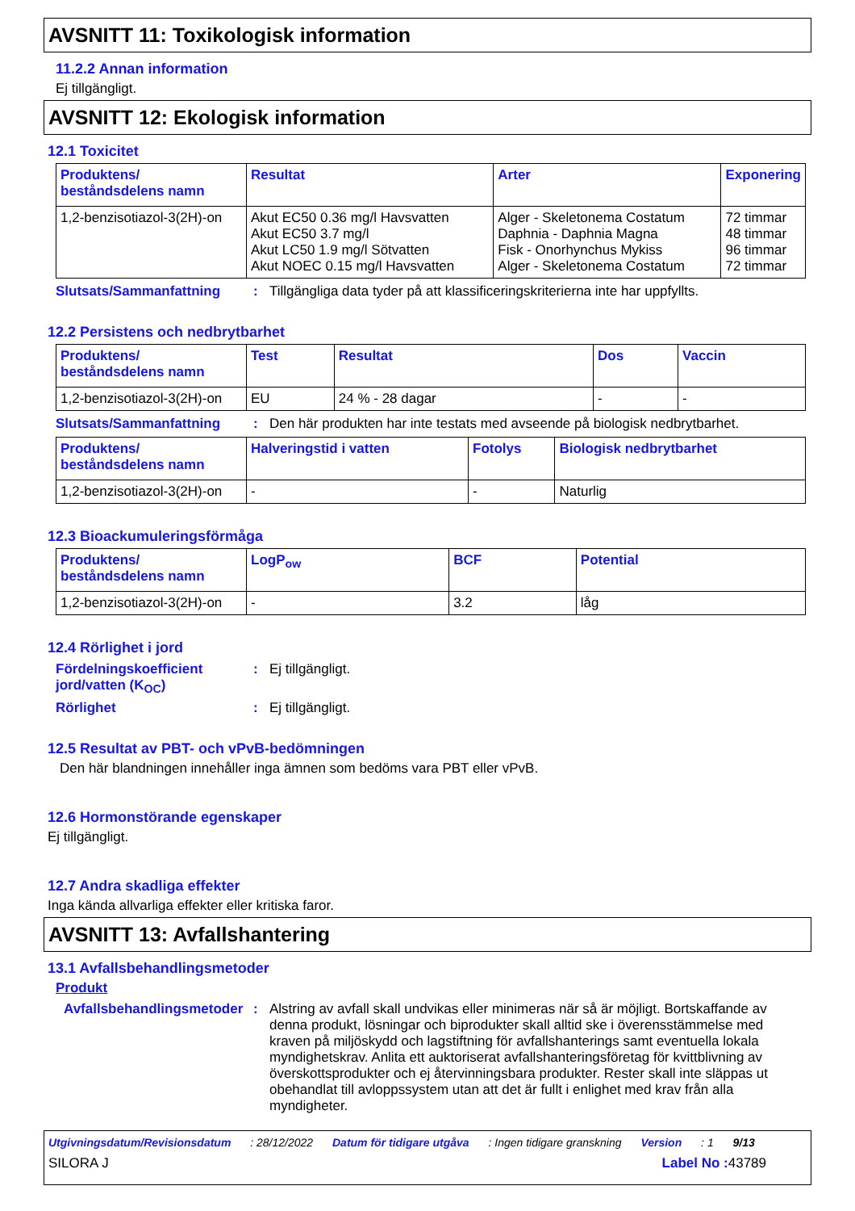AVSNITT 11: Toxikologisk information
11.2.2 Annan information
Ej tillgängligt.
AVSNITT 12: Ekologisk information
12.1 Toxicitet
| Produktens/ beståndsdelens namn | Resultat | Arter | Exponering |
| --- | --- | --- | --- |
| 1,2-benzisotiazol-3(2H)-on | Akut EC50 0.36 mg/l Havsvatten Akut EC50 3.7 mg/l Akut LC50 1.9 mg/l Sötvatten Akut NOEC 0.15 mg/l Havsvatten | Alger - Skeletonema Costatum Daphnia - Daphnia Magna Fisk - Onorhynchus Mykiss Alger - Skeletonema Costatum | 72 timmar 48 timmar 96 timmar 72 timmar |
Slutsats/Sammanfattning: Tillgängliga data tyder på att klassificeringskriterierna inte har uppfyllts.
12.2 Persistens och nedbrytbarhet
| Produktens/ beståndsdelens namn | Test | Resultat | Dos | Vaccin |
| --- | --- | --- | --- | --- |
| 1,2-benzisotiazol-3(2H)-on | EU | 24 % - 28 dagar | - | - |
Slutsats/Sammanfattning: Den här produkten har inte testats med avseende på biologisk nedbrytbarhet.
| Produktens/ beståndsdelens namn | Halveringstid i vatten | Fotolys | Biologisk nedbrytbarhet |
| --- | --- | --- | --- |
| 1,2-benzisotiazol-3(2H)-on | - | - | Naturlig |
12.3 Bioackumuleringsförmåga
| Produktens/ beståndsdelens namn | LogP<sub>ow</sub> | BCF | Potential |
| --- | --- | --- | --- |
| 1,2-benzisotiazol-3(2H)-on | - | 3.2 | låg |
12.4 Rörlighet i jord
Fördelningskoefficient jord/vatten (K<sub>OC</sub>): Ej tillgängligt.
Rörlighet: Ej tillgängligt.
12.5 Resultat av PBT- och vPvB-bedömningen
Den här blandningen innehåller inga ämnen som bedöms vara PBT eller vPvB.
12.6 Hormonstörande egenskaper
Ej tillgängligt.
12.7 Andra skadliga effekter
Inga kända allvarliga effekter eller kritiska faror.
AVSNITT 13: Avfallshantering
13.1 Avfallsbehandlingsmetoder
Produkt
Avfallsbehandlingsmetoder: Alstring av avfall skall undvikas eller minimeras när så är möjligt. Bortskaffande av denna produkt, lösningar och biprodukter skall alltid ske i överensstämmelse med kraven på miljöskydd och lagstiftning för avfallshanterings samt eventuella lokala myndighetskrav. Anlita ett auktoriserat avfallshanteringsföretag för kvittblivning av överskottsprodukter och ej återvinningsbara produkter. Rester skall inte släppas ut obehandlat till avloppssystem utan att det är fullt i enlighet med krav från alla myndigheter.
Utgivningsdatum/Revisionsdatum : 28/12/2022 Datum för tidigare utgåva : Ingen tidigare granskning Version : 1 9/13
SILORA J Label No : 43789